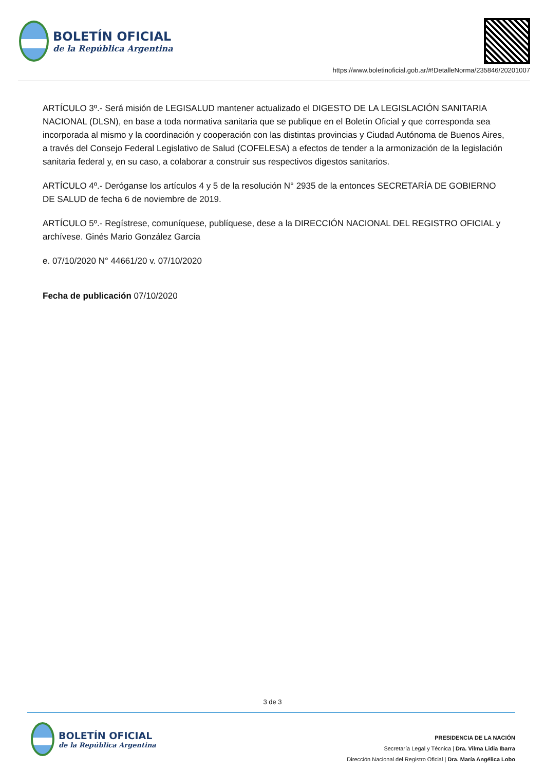BOLETÍN OFICIAL
de la República Argentina
https://www.boletinoficial.gob.ar/#!DetalleNorma/235846/20201007
ARTÍCULO 3º.- Será misión de LEGISALUD mantener actualizado el DIGESTO DE LA LEGISLACIÓN SANITARIA NACIONAL (DLSN), en base a toda normativa sanitaria que se publique en el Boletín Oficial y que corresponda sea incorporada al mismo y la coordinación y cooperación con las distintas provincias y Ciudad Autónoma de Buenos Aires, a través del Consejo Federal Legislativo de Salud (COFELESA) a efectos de tender a la armonización de la legislación sanitaria federal y, en su caso, a colaborar a construir sus respectivos digestos sanitarios.
ARTÍCULO 4º.- Deróganse los artículos 4 y 5 de la resolución N° 2935 de la entonces SECRETARÍA DE GOBIERNO DE SALUD de fecha 6 de noviembre de 2019.
ARTÍCULO 5º.- Regístrese, comuníquese, publíquese, dese a la DIRECCIÓN NACIONAL DEL REGISTRO OFICIAL y archívese. Ginés Mario González García
e. 07/10/2020 N° 44661/20 v. 07/10/2020
Fecha de publicación 07/10/2020
3 de 3
BOLETÍN OFICIAL
de la República Argentina
PRESIDENCIA DE LA NACIÓN
Secretaría Legal y Técnica | Dra. Vilma Lidia Ibarra
Dirección Nacional del Registro Oficial | Dra. María Angélica Lobo